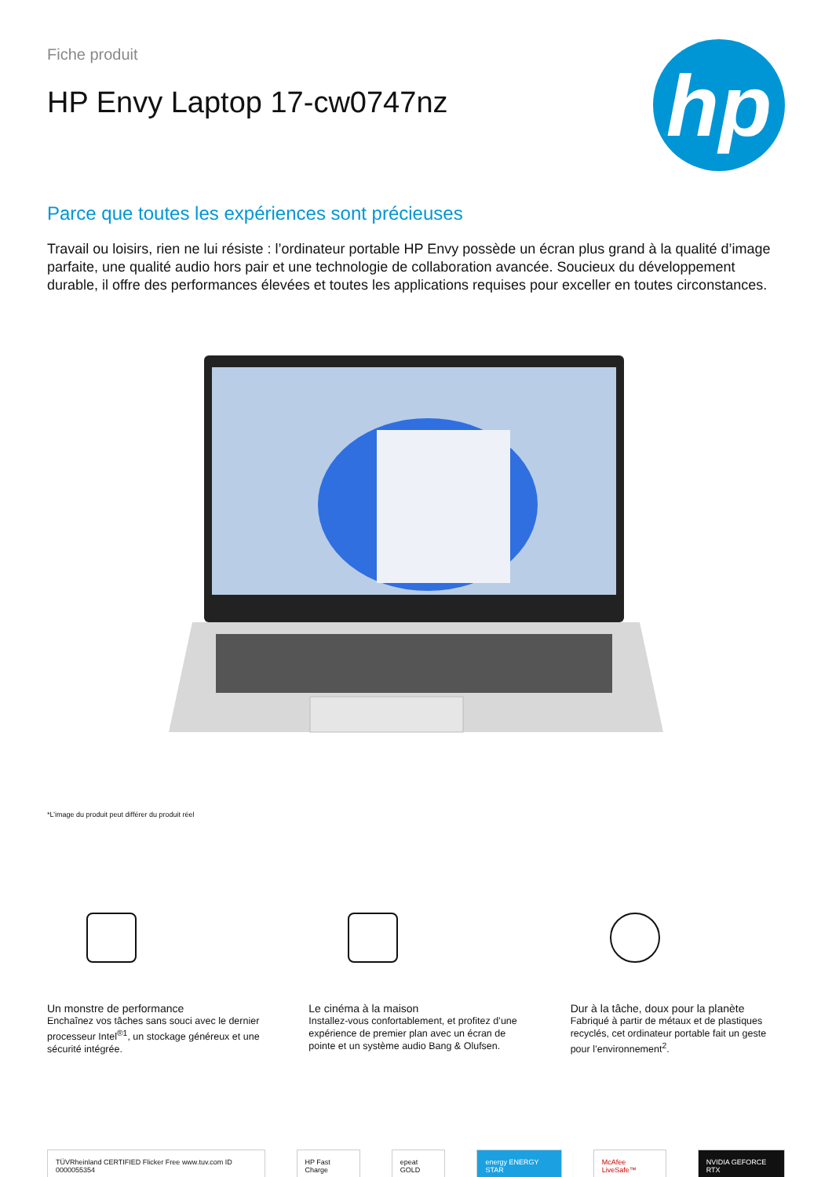Fiche produit
HP Envy Laptop 17-cw0747nz
hp
Parce que toutes les expériences sont précieuses
Travail ou loisirs, rien ne lui résiste : l’ordinateur portable HP Envy possède un écran plus grand à la qualité d’image parfaite, une qualité audio hors pair et une technologie de collaboration avancée. Soucieux du développement durable, il offre des performances élevées et toutes les applications requises pour exceller en toutes circonstances.
*L’image du produit peut différer du produit réel
Un monstre de performance
Enchaînez vos tâches sans souci avec le dernier processeur Intel<sup>®1</sup>, un stockage généreux et une sécurité intégrée.
Le cinéma à la maison
Installez-vous confortablement, et profitez d’une expérience de premier plan avec un écran de pointe et un système audio Bang & Olufsen.
Dur à la tâche, doux pour la planète
Fabriqué à partir de métaux et de plastiques recyclés, cet ordinateur portable fait un geste pour l’environnement<sup>2</sup>.
TÜVRheinland CERTIFIED Flicker Free www.tuv.com ID 0000055354 HP Fast Charge epeat GOLD energy ENERGY STAR McAfee LiveSafe™ NVIDIA GEFORCE RTX